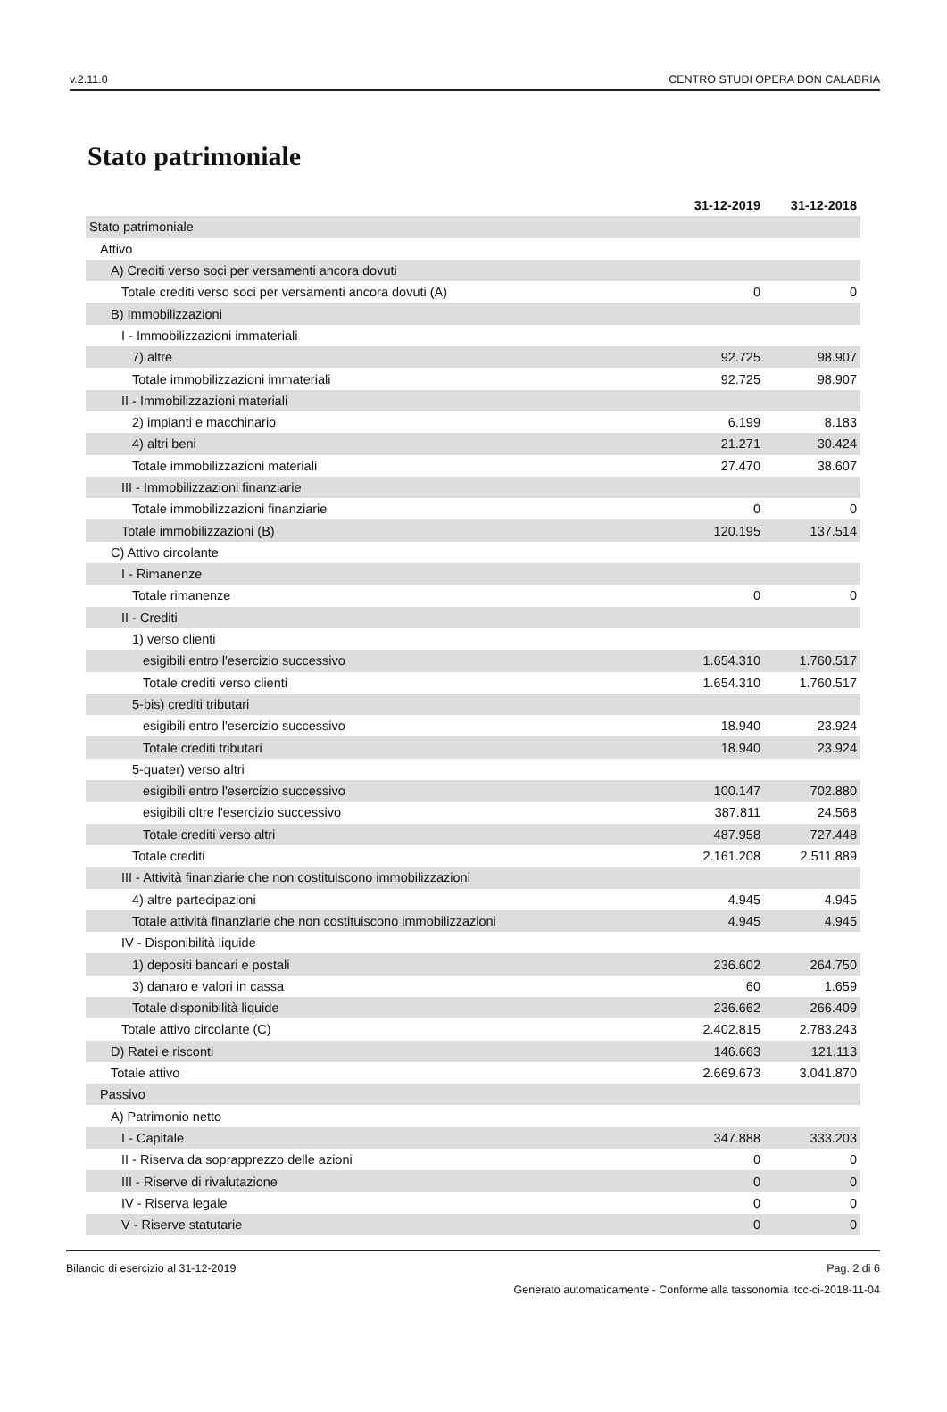v.2.11.0 CENTRO STUDI OPERA DON CALABRIA
Stato patrimoniale
| | 31-12-2019 | 31-12-2018 |
| --- | --- | --- |
| Stato patrimoniale | | |
| Attivo | | |
| A) Crediti verso soci per versamenti ancora dovuti | | |
| Totale crediti verso soci per versamenti ancora dovuti (A) | 0 | 0 |
| B) Immobilizzazioni | | |
| I - Immobilizzazioni immateriali | | |
| 7) altre | 92.725 | 98.907 |
| Totale immobilizzazioni immateriali | 92.725 | 98.907 |
| II - Immobilizzazioni materiali | | |
| 2) impianti e macchinario | 6.199 | 8.183 |
| 4) altri beni | 21.271 | 30.424 |
| Totale immobilizzazioni materiali | 27.470 | 38.607 |
| III - Immobilizzazioni finanziarie | | |
| Totale immobilizzazioni finanziarie | 0 | 0 |
| Totale immobilizzazioni (B) | 120.195 | 137.514 |
| C) Attivo circolante | | |
| I - Rimanenze | | |
| Totale rimanenze | 0 | 0 |
| II - Crediti | | |
| 1) verso clienti | | |
| esigibili entro l'esercizio successivo | 1.654.310 | 1.760.517 |
| Totale crediti verso clienti | 1.654.310 | 1.760.517 |
| 5-bis) crediti tributari | | |
| esigibili entro l'esercizio successivo | 18.940 | 23.924 |
| Totale crediti tributari | 18.940 | 23.924 |
| 5-quater) verso altri | | |
| esigibili entro l'esercizio successivo | 100.147 | 702.880 |
| esigibili oltre l'esercizio successivo | 387.811 | 24.568 |
| Totale crediti verso altri | 487.958 | 727.448 |
| Totale crediti | 2.161.208 | 2.511.889 |
| III - Attività finanziarie che non costituiscono immobilizzazioni | | |
| 4) altre partecipazioni | 4.945 | 4.945 |
| Totale attività finanziarie che non costituiscono immobilizzazioni | 4.945 | 4.945 |
| IV - Disponibilità liquide | | |
| 1) depositi bancari e postali | 236.602 | 264.750 |
| 3) danaro e valori in cassa | 60 | 1.659 |
| Totale disponibilità liquide | 236.662 | 266.409 |
| Totale attivo circolante (C) | 2.402.815 | 2.783.243 |
| D) Ratei e risconti | 146.663 | 121.113 |
| Totale attivo | 2.669.673 | 3.041.870 |
| Passivo | | |
| A) Patrimonio netto | | |
| I - Capitale | 347.888 | 333.203 |
| II - Riserva da soprapprezzo delle azioni | 0 | 0 |
| III - Riserve di rivalutazione | 0 | 0 |
| IV - Riserva legale | 0 | 0 |
| V - Riserve statutarie | 0 | 0 |
Bilancio di esercizio al 31-12-2019 Pag. 2 di 6
Generato automaticamente - Conforme alla tassonomia itcc-ci-2018-11-04